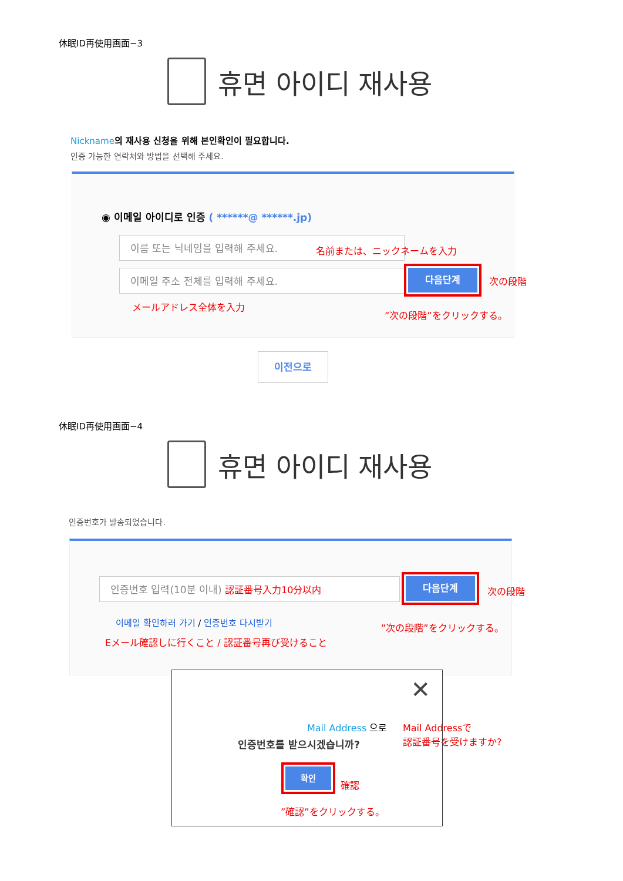休眠ID再使用画面−3
휴면 아이디 재사용
Nickname 의 재사용 신청을 위해 본인확인이 필요합니다.
인증 가능한 연락처와 방법을 선택해 주세요.
◉ 이메일 아이디로 인증 ( ******@ ******.jp)
이름 또는 닉네임을 입력해 주세요.
名前または、ニックネームを入力
이메일 주소 전체를 입력해 주세요. 다음단계
メールアドレス全体を入力
”次の段階”をクリックする。
次の段階
이전으로
休眠ID再使用画面−4
휴면 아이디 재사용
인증번호가 발송되었습니다.
인증번호 입력(10분 이내) 認証番号入力10分以内 다음단계
이메일 확인하러 가기 / 인증번호 다시받기
Eメール確認しに行くこと / 認証番号再び受けること
”次の段階”をクリックする。
次の段階
✕
Mail Address 으로
인증번호를 받으시겠습니까?
확인
確認
”確認”をクリックする。
Mail Addressで
認証番号を受けますか?